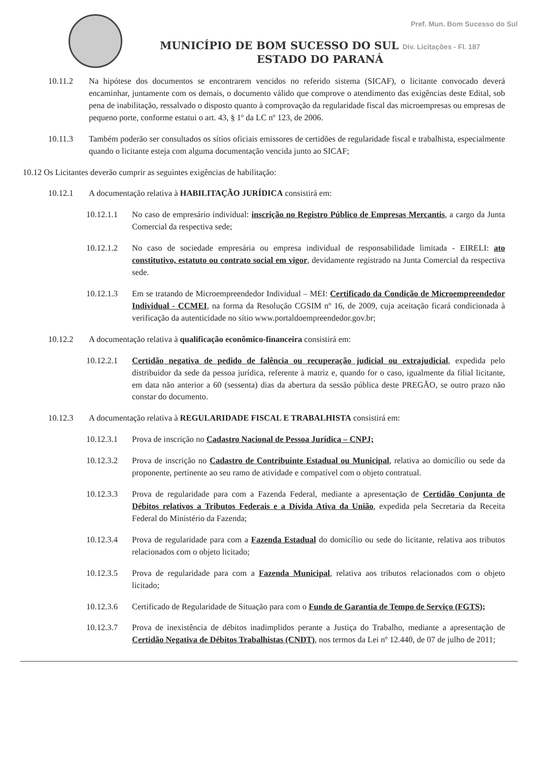Pref. Mun. Bom Sucesso do Sul
MUNICÍPIO DE BOM SUCESSO DO SUL Div. Licitações - Fl. 187
ESTADO DO PARANÁ
10.11.2 Na hipótese dos documentos se encontrarem vencidos no referido sistema (SICAF), o licitante convocado deverá encaminhar, juntamente com os demais, o documento válido que comprove o atendimento das exigências deste Edital, sob pena de inabilitação, ressalvado o disposto quanto à comprovação da regularidade fiscal das microempresas ou empresas de pequeno porte, conforme estatui o art. 43, § 1º da LC nº 123, de 2006.
10.11.3 Também poderão ser consultados os sítios oficiais emissores de certidões de regularidade fiscal e trabalhista, especialmente quando o licitante esteja com alguma documentação vencida junto ao SICAF;
10.12 Os Licitantes deverão cumprir as seguintes exigências de habilitação:
10.12.1 A documentação relativa à HABILITAÇÃO JURÍDICA consistirá em:
10.12.1.1 No caso de empresário individual: inscrição no Registro Público de Empresas Mercantis, a cargo da Junta Comercial da respectiva sede;
10.12.1.2 No caso de sociedade empresária ou empresa individual de responsabilidade limitada - EIRELI: ato constitutivo, estatuto ou contrato social em vigor, devidamente registrado na Junta Comercial da respectiva sede.
10.12.1.3 Em se tratando de Microempreendedor Individual – MEI: Certificado da Condição de Microempreendedor Individual - CCMEI, na forma da Resolução CGSIM nº 16, de 2009, cuja aceitação ficará condicionada à verificação da autenticidade no sítio www.portaldoempreendedor.gov.br;
10.12.2 A documentação relativa à qualificação econômico-financeira consistirá em:
10.12.2.1 Certidão negativa de pedido de falência ou recuperação judicial ou extrajudicial, expedida pelo distribuidor da sede da pessoa jurídica, referente à matriz e, quando for o caso, igualmente da filial licitante, em data não anterior a 60 (sessenta) dias da abertura da sessão pública deste PREGÃO, se outro prazo não constar do documento.
10.12.3 A documentação relativa à REGULARIDADE FISCAL E TRABALHISTA consistirá em:
10.12.3.1 Prova de inscrição no Cadastro Nacional de Pessoa Jurídica – CNPJ;
10.12.3.2 Prova de inscrição no Cadastro de Contribuinte Estadual ou Municipal, relativa ao domicílio ou sede da proponente, pertinente ao seu ramo de atividade e compatível com o objeto contratual.
10.12.3.3 Prova de regularidade para com a Fazenda Federal, mediante a apresentação de Certidão Conjunta de Débitos relativos a Tributos Federais e a Dívida Ativa da União, expedida pela Secretaria da Receita Federal do Ministério da Fazenda;
10.12.3.4 Prova de regularidade para com a Fazenda Estadual do domicílio ou sede do licitante, relativa aos tributos relacionados com o objeto licitado;
10.12.3.5 Prova de regularidade para com a Fazenda Municipal, relativa aos tributos relacionados com o objeto licitado;
10.12.3.6 Certificado de Regularidade de Situação para com o Fundo de Garantia de Tempo de Serviço (FGTS);
10.12.3.7 Prova de inexistência de débitos inadimplidos perante a Justiça do Trabalho, mediante a apresentação de Certidão Negativa de Débitos Trabalhistas (CNDT), nos termos da Lei nº 12.440, de 07 de julho de 2011;